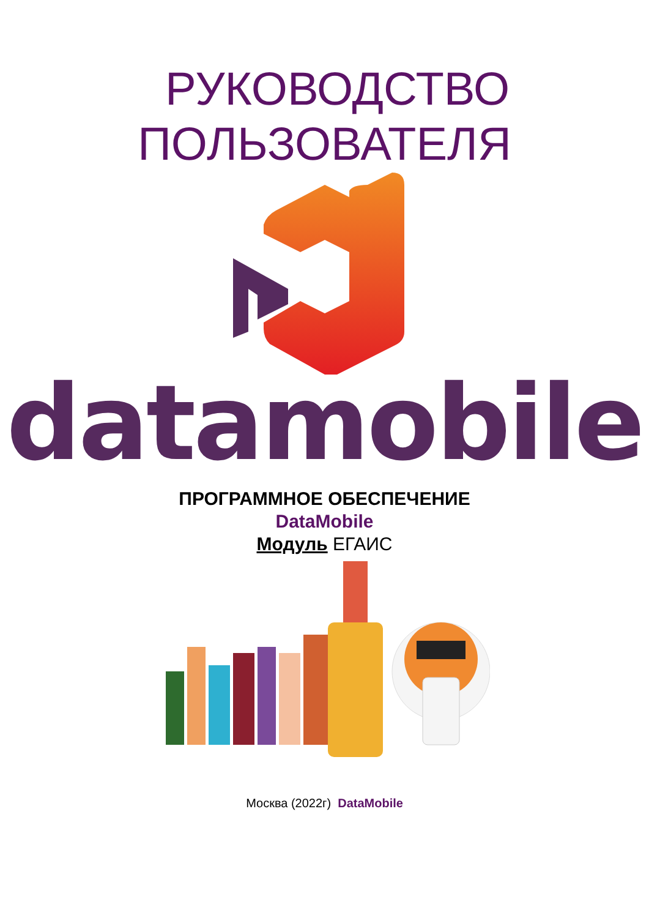РУКОВОДСТВО
ПОЛЬЗОВАТЕЛЯ
datamobile
ПРОГРАММНОЕ ОБЕСПЕЧЕНИЕ
DataMobile
Модуль ЕГАИС
Москва (2022г) DataMobile